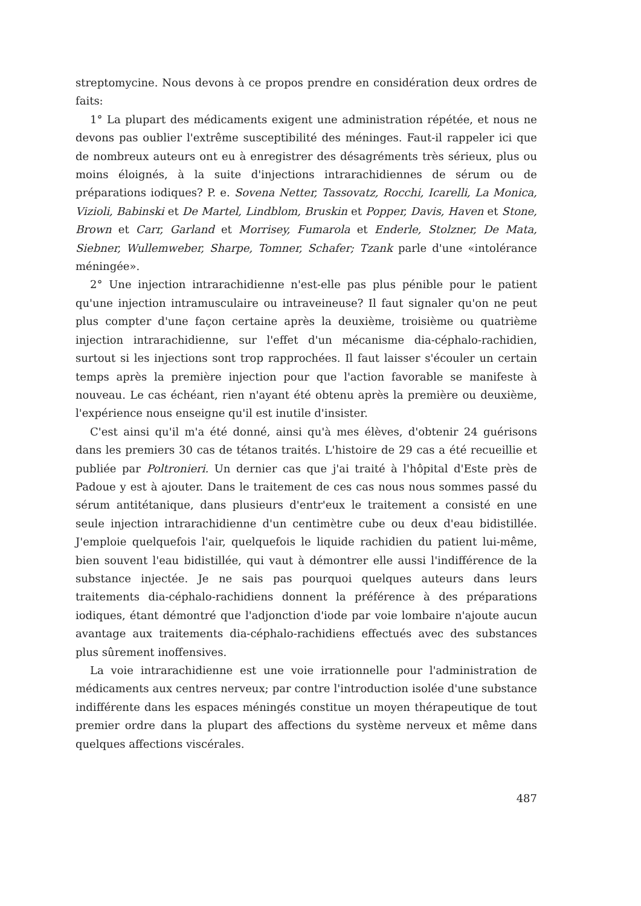streptomycine. Nous devons à ce propos prendre en considération deux ordres de faits:
1° La plupart des médicaments exigent une administration répétée, et nous ne devons pas oublier l'extrême susceptibilité des méninges. Faut-il rappeler ici que de nombreux auteurs ont eu à enregistrer des désagréments très sérieux, plus ou moins éloignés, à la suite d'injections intrarachidiennes de sérum ou de préparations iodiques? P. e. Sovena Netter, Tassovatz, Rocchi, Icarelli, La Monica, Vizioli, Babinski et De Martel, Lindblom, Bruskin et Popper, Davis, Haven et Stone, Brown et Carr, Garland et Morrisey, Fumarola et Enderle, Stolzner, De Mata, Siebner, Wullemweber, Sharpe, Tomner, Schafer; Tzank parle d'une «intolérance méningée».
2° Une injection intrarachidienne n'est-elle pas plus pénible pour le patient qu'une injection intramusculaire ou intraveineuse? Il faut signaler qu'on ne peut plus compter d'une façon certaine après la deuxième, troisième ou quatrième injection intrarachidienne, sur l'effet d'un mécanisme dia-céphalo-rachidien, surtout si les injections sont trop rapprochées. Il faut laisser s'écouler un certain temps après la première injection pour que l'action favorable se manifeste à nouveau. Le cas échéant, rien n'ayant été obtenu après la première ou deuxième, l'expérience nous enseigne qu'il est inutile d'insister.
C'est ainsi qu'il m'a été donné, ainsi qu'à mes élèves, d'obtenir 24 guérisons dans les premiers 30 cas de tétanos traités. L'histoire de 29 cas a été recueillie et publiée par Poltronieri. Un dernier cas que j'ai traité à l'hôpital d'Este près de Padoue y est à ajouter. Dans le traitement de ces cas nous nous sommes passé du sérum antitétanique, dans plusieurs d'entr'eux le traitement a consisté en une seule injection intrarachidienne d'un centimètre cube ou deux d'eau bidistillée. J'emploie quelquefois l'air, quelquefois le liquide rachidien du patient lui-même, bien souvent l'eau bidistillée, qui vaut à démontrer elle aussi l'indifférence de la substance injectée. Je ne sais pas pourquoi quelques auteurs dans leurs traitements dia-céphalo-rachidiens donnent la préférence à des préparations iodiques, étant démontré que l'adjonction d'iode par voie lombaire n'ajoute aucun avantage aux traitements dia-céphalo-rachidiens effectués avec des substances plus sûrement inoffensives.
La voie intrarachidienne est une voie irrationnelle pour l'administration de médicaments aux centres nerveux; par contre l'introduction isolée d'une substance indifférente dans les espaces méningés constitue un moyen thérapeutique de tout premier ordre dans la plupart des affections du système nerveux et même dans quelques affections viscérales.
487